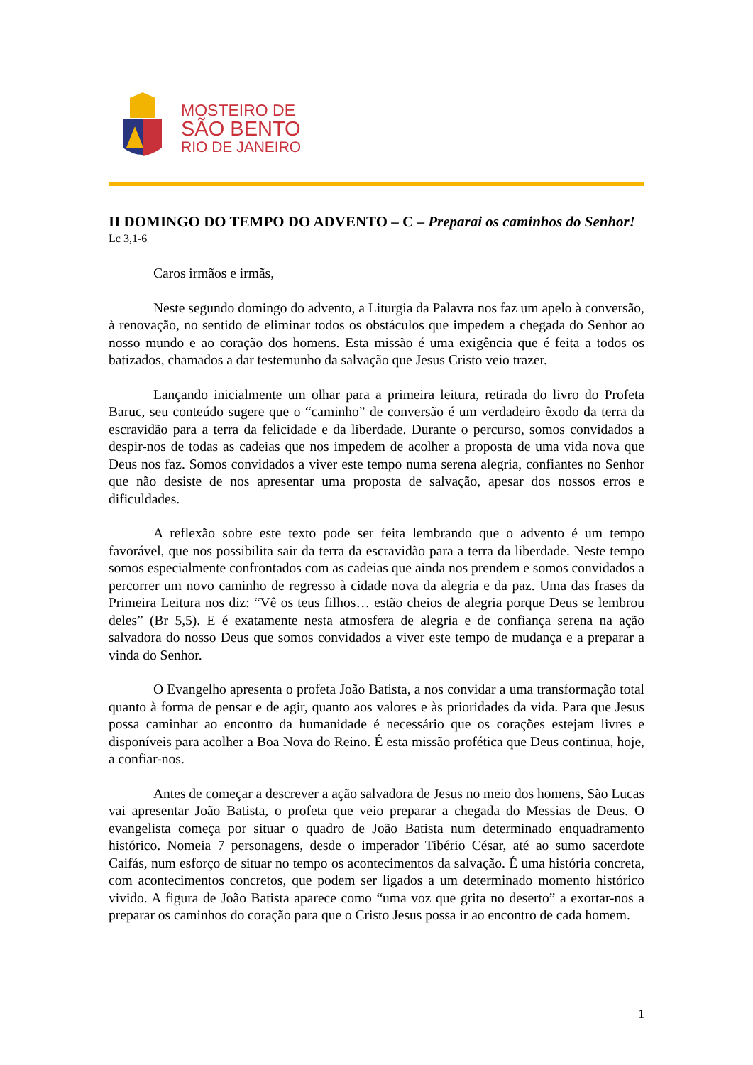MOSTEIRO DE
SÃO BENTO
RIO DE JANEIRO
II DOMINGO DO TEMPO DO ADVENTO – C – Preparai os caminhos do Senhor!
Lc 3,1-6
Caros irmãos e irmãs,
Neste segundo domingo do advento, a Liturgia da Palavra nos faz um apelo à conversão, à renovação, no sentido de eliminar todos os obstáculos que impedem a chegada do Senhor ao nosso mundo e ao coração dos homens. Esta missão é uma exigência que é feita a todos os batizados, chamados a dar testemunho da salvação que Jesus Cristo veio trazer.
Lançando inicialmente um olhar para a primeira leitura, retirada do livro do Profeta Baruc, seu conteúdo sugere que o “caminho” de conversão é um verdadeiro êxodo da terra da escravidão para a terra da felicidade e da liberdade. Durante o percurso, somos convidados a despir-nos de todas as cadeias que nos impedem de acolher a proposta de uma vida nova que Deus nos faz. Somos convidados a viver este tempo numa serena alegria, confiantes no Senhor que não desiste de nos apresentar uma proposta de salvação, apesar dos nossos erros e dificuldades.
A reflexão sobre este texto pode ser feita lembrando que o advento é um tempo favorável, que nos possibilita sair da terra da escravidão para a terra da liberdade. Neste tempo somos especialmente confrontados com as cadeias que ainda nos prendem e somos convidados a percorrer um novo caminho de regresso à cidade nova da alegria e da paz. Uma das frases da Primeira Leitura nos diz: “Vê os teus filhos… estão cheios de alegria porque Deus se lembrou deles” (Br 5,5). E é exatamente nesta atmosfera de alegria e de confiança serena na ação salvadora do nosso Deus que somos convidados a viver este tempo de mudança e a preparar a vinda do Senhor.
O Evangelho apresenta o profeta João Batista, a nos convidar a uma transformação total quanto à forma de pensar e de agir, quanto aos valores e às prioridades da vida. Para que Jesus possa caminhar ao encontro da humanidade é necessário que os corações estejam livres e disponíveis para acolher a Boa Nova do Reino. É esta missão profética que Deus continua, hoje, a confiar-nos.
Antes de começar a descrever a ação salvadora de Jesus no meio dos homens, São Lucas vai apresentar João Batista, o profeta que veio preparar a chegada do Messias de Deus. O evangelista começa por situar o quadro de João Batista num determinado enquadramento histórico. Nomeia 7 personagens, desde o imperador Tibério César, até ao sumo sacerdote Caifás, num esforço de situar no tempo os acontecimentos da salvação. É uma história concreta, com acontecimentos concretos, que podem ser ligados a um determinado momento histórico vivido. A figura de João Batista aparece como “uma voz que grita no deserto” a exortar-nos a preparar os caminhos do coração para que o Cristo Jesus possa ir ao encontro de cada homem.
1